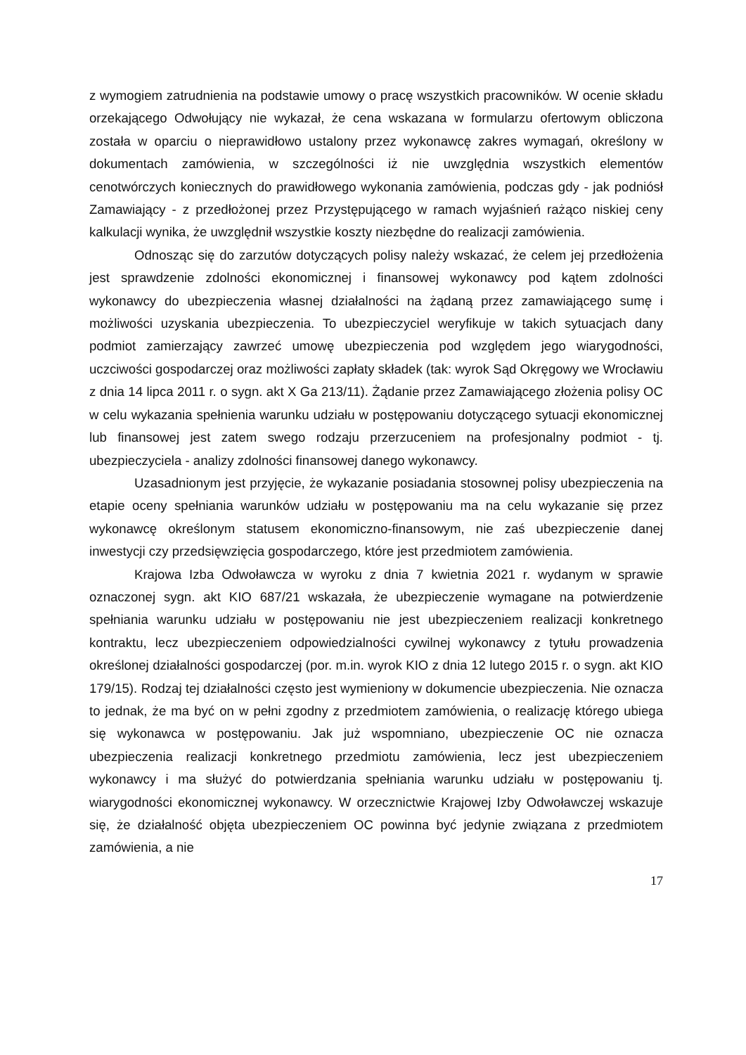z wymogiem zatrudnienia na podstawie umowy o pracę wszystkich pracowników. W ocenie składu orzekającego Odwołujący nie wykazał, że cena wskazana w formularzu ofertowym obliczona została w oparciu o nieprawidłowo ustalony przez wykonawcę zakres wymagań, określony w dokumentach zamówienia, w szczególności iż nie uwzględnia wszystkich elementów cenotwórczych koniecznych do prawidłowego wykonania zamówienia, podczas gdy - jak podniósł Zamawiający - z przedłożonej przez Przystępującego w ramach wyjaśnień rażąco niskiej ceny kalkulacji wynika, że uwzględnił wszystkie koszty niezbędne do realizacji zamówienia.
Odnosząc się do zarzutów dotyczących polisy należy wskazać, że celem jej przedłożenia jest sprawdzenie zdolności ekonomicznej i finansowej wykonawcy pod kątem zdolności wykonawcy do ubezpieczenia własnej działalności na żądaną przez zamawiającego sumę i możliwości uzyskania ubezpieczenia. To ubezpieczyciel weryfikuje w takich sytuacjach dany podmiot zamierzający zawrzeć umowę ubezpieczenia pod względem jego wiarygodności, uczciwości gospodarczej oraz możliwości zapłaty składek (tak: wyrok Sąd Okręgowy we Wrocławiu z dnia 14 lipca 2011 r. o sygn. akt X Ga 213/11). Żądanie przez Zamawiającego złożenia polisy OC w celu wykazania spełnienia warunku udziału w postępowaniu dotyczącego sytuacji ekonomicznej lub finansowej jest zatem swego rodzaju przerzuceniem na profesjonalny podmiot - tj. ubezpieczyciela - analizy zdolności finansowej danego wykonawcy.
Uzasadnionym jest przyjęcie, że wykazanie posiadania stosownej polisy ubezpieczenia na etapie oceny spełniania warunków udziału w postępowaniu ma na celu wykazanie się przez wykonawcę określonym statusem ekonomiczno-finansowym, nie zaś ubezpieczenie danej inwestycji czy przedsięwzięcia gospodarczego, które jest przedmiotem zamówienia.
Krajowa Izba Odwoławcza w wyroku z dnia 7 kwietnia 2021 r. wydanym w sprawie oznaczonej sygn. akt KIO 687/21 wskazała, że ubezpieczenie wymagane na potwierdzenie spełniania warunku udziału w postępowaniu nie jest ubezpieczeniem realizacji konkretnego kontraktu, lecz ubezpieczeniem odpowiedzialności cywilnej wykonawcy z tytułu prowadzenia określonej działalności gospodarczej (por. m.in. wyrok KIO z dnia 12 lutego 2015 r. o sygn. akt KIO 179/15). Rodzaj tej działalności często jest wymieniony w dokumencie ubezpieczenia. Nie oznacza to jednak, że ma być on w pełni zgodny z przedmiotem zamówienia, o realizację którego ubiega się wykonawca w postępowaniu. Jak już wspomniano, ubezpieczenie OC nie oznacza ubezpieczenia realizacji konkretnego przedmiotu zamówienia, lecz jest ubezpieczeniem wykonawcy i ma służyć do potwierdzania spełniania warunku udziału w postępowaniu tj. wiarygodności ekonomicznej wykonawcy. W orzecznictwie Krajowej Izby Odwoławczej wskazuje się, że działalność objęta ubezpieczeniem OC powinna być jedynie związana z przedmiotem zamówienia, a nie
17